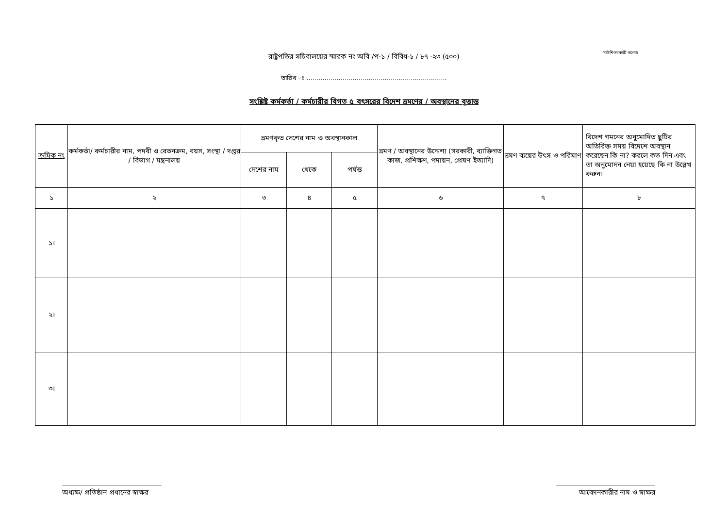মাউশি-সরকারী কলেজ
রাষ্ট্রপতির সচিবালয়ের স্মারক নং অবি /প-১ / বিবিধ-১ / ৮৭ -২৩ (৫০০)
তারিখ ঃ ......................................................................
সংশ্লিষ্ট কর্মকর্তা / কর্মচারীর বিগত ৫ বৎসরের বিদেশ ভ্রমণের / অবস্থানের বৃত্তান্ত
| ক্রমিক নং | কর্মকর্তা/ কর্মচারীর নাম, পদবী ও বেতনক্রম, বয়স, সংস্থা / দপ্তর / বিভাগ / মন্ত্রনালয় | ভ্রমণকৃত দেশের নাম ও অবস্থানকাল | | | ভ্রমণ / অবস্থানের উদ্দেশ্য (সরকারী, ব্যাক্তিগত কাজ, প্রশিক্ষণ, পদায়ন, প্রেষণ ইত্যাদি) | ভ্রমণ ব্যয়ের উৎস ও পরিমাণ | বিদেশ গমনের অনুমোদিত ছুটির অতিরিক্ত সময় বিদেশে অবস্থান করেছেন কি না? করলে কত দিন এবং তা অনুমোদন নেয়া হয়েছে কি না উল্লেখ করুন। |
| --- | --- | --- | --- | --- | --- | --- | --- |
| | | দেশের নাম | থেকে | পর্যন্ত | | | |
| ১ | ২ | ৩ | ৪ | ৫ | ৬ | ৭ | ৮ |
| ১। | | | | | | | |
| ২। | | | | | | | |
| ৩। | | | | | | | |
অধ্যক্ষ/ প্রতিষ্ঠান প্রধানের স্বাক্ষর
আবেদনকারীর নাম ও স্বাক্ষর